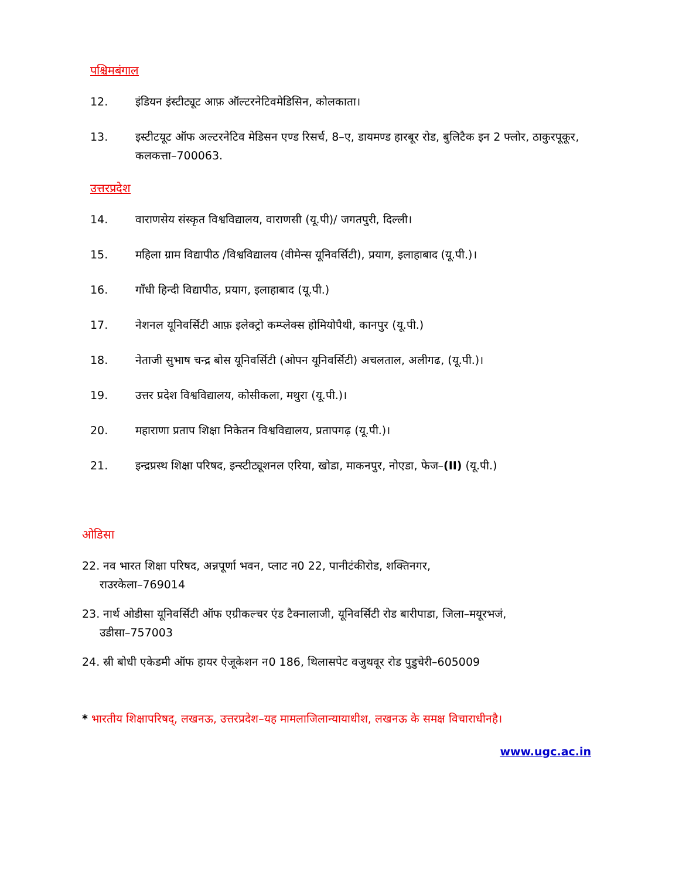पश्चिमबंगाल
12. इंडियन इंस्टीट्यूट आफ़ ऑल्टरनेटिवमेडिसिन, कोलकाता।
13. इस्टीटयूट ऑफ अल्टरनेटिव मेडिसन एण्ड रिसर्च, 8–ए, डायमण्ड हारबूर रोड, बुलिटैक इन 2 फ्लोर, ठाकुरपूकूर, कलकत्ता–700063.
उत्तरप्रदेश
14. वाराणसेय संस्कृत विश्वविद्यालय, वाराणसी (यू.पी)/ जगतपुरी, दिल्ली।
15. महिला ग्राम विद्यापीठ /विश्वविद्यालय (वीमेन्स यूनिवर्सिटी), प्रयाग, इलाहाबाद (यू.पी.)।
16. गाँधी हिन्दी विद्यापीठ, प्रयाग, इलाहाबाद (यू.पी.)
17. नेशनल यूनिवर्सिटी आफ़ इलेक्ट्रो कम्प्लेक्स होमियोपैथी, कानपुर (यू.पी.)
18. नेताजी सुभाष चन्द्र बोस यूनिवर्सिटी (ओपन यूनिवर्सिटी) अचलताल, अलीगढ, (यू.पी.)।
19. उत्तर प्रदेश विश्वविद्यालय, कोसीकला, मथुरा (यू.पी.)।
20. महाराणा प्रताप शिक्षा निकेतन विश्वविद्यालय, प्रतापगढ़ (यू.पी.)।
21. इन्द्रप्रस्थ शिक्षा परिषद, इन्स्टीट्यूशनल एरिया, खोडा, माकनपुर, नोएडा, फेज–(II) (यू.पी.)
ओडिसा
22. नव भारत शिक्षा परिषद, अन्नपूर्णा भवन, प्लाट न0 22, पानीटंकीरोड, शक्तिनगर,
राउरकेला–769014
23. नार्थ ओडीसा यूनिवर्सिटी ऑफ एग्रीकल्चर एंड टैक्नालाजी, यूनिवर्सिटी रोड बारीपाडा, जिला–मयूरभजं,
उडीसा–757003
24. स्री बोधी एकेडमी ऑफ हायर ऐजूकेशन न0 186, थिलासपेट वजुथवूर रोड पुडुचेरी–605009
* भारतीय शिक्षापरिषद्, लखनऊ, उत्तरप्रदेश–यह मामलाजिलान्यायाधीश, लखनऊ के समक्ष विचाराधीनहै।
www.ugc.ac.in